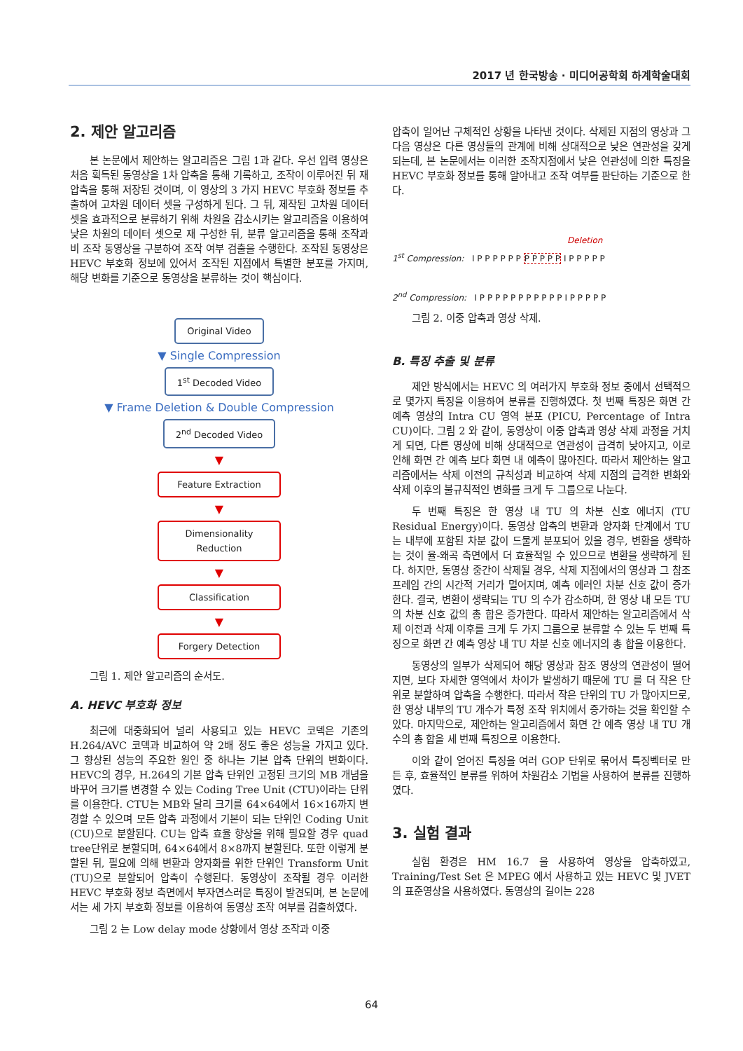2017 년 한국방송 · 미디어공학회 하계학술대회
2. 제안 알고리즘
본 논문에서 제안하는 알고리즘은 그림 1과 같다. 우선 입력 영상은 처음 획득된 동영상을 1차 압축을 통해 기록하고, 조작이 이루어진 뒤 재 압축을 통해 저장된 것이며, 이 영상의 3 가지 HEVC 부호화 정보를 추출하여 고차원 데이터 셋을 구성하게 된다. 그 뒤, 제작된 고차원 데이터 셋을 효과적으로 분류하기 위해 차원을 감소시키는 알고리즘을 이용하여 낮은 차원의 데이터 셋으로 재 구성한 뒤, 분류 알고리즘을 통해 조작과 비 조작 동영상을 구분하여 조작 여부 검출을 수행한다. 조작된 동영상은 HEVC 부호화 정보에 있어서 조작된 지점에서 특별한 분포를 가지며, 해당 변화를 기준으로 동영상을 분류하는 것이 핵심이다.
Original Video
▼ Single Compression
1<sup>st</sup> Decoded Video
▼ Frame Deletion & Double Compression
2<sup>nd</sup> Decoded Video
▼
Feature Extraction
▼
Dimensionality Reduction
▼
Classification
▼
Forgery Detection
그림 1. 제안 알고리즘의 순서도.
A. HEVC 부호화 정보
최근에 대중화되어 널리 사용되고 있는 HEVC 코덱은 기존의 H.264/AVC 코덱과 비교하여 약 2배 정도 좋은 성능을 가지고 있다. 그 향상된 성능의 주요한 원인 중 하나는 기본 압축 단위의 변화이다. HEVC의 경우, H.264의 기본 압축 단위인 고정된 크기의 MB 개념을 바꾸어 크기를 변경할 수 있는 Coding Tree Unit (CTU)이라는 단위를 이용한다. CTU는 MB와 달리 크기를 64×64에서 16×16까지 변경할 수 있으며 모든 압축 과정에서 기본이 되는 단위인 Coding Unit (CU)으로 분할된다. CU는 압축 효율 향상을 위해 필요할 경우 quad tree단위로 분할되며, 64×64에서 8×8까지 분할된다. 또한 이렇게 분할된 뒤, 필요에 의해 변환과 양자화를 위한 단위인 Transform Unit (TU)으로 분할되어 압축이 수행된다. 동영상이 조작될 경우 이러한 HEVC 부호화 정보 측면에서 부자연스러운 특징이 발견되며, 본 논문에서는 세 가지 부호화 정보를 이용하여 동영상 조작 여부를 검출하였다.
그림 2 는 Low delay mode 상황에서 영상 조작과 이중
압축이 일어난 구체적인 상황을 나타낸 것이다. 삭제된 지점의 영상과 그 다음 영상은 다른 영상들의 관계에 비해 상대적으로 낮은 연관성을 갖게 되는데, 본 논문에서는 이러한 조작지점에서 낮은 연관성에 의한 특징을 HEVC 부호화 정보를 통해 알아내고 조작 여부를 판단하는 기준으로 한다.
Deletion
1<sup>st</sup> Compression: I P P P P P P P P P P P I P P P P P
2<sup>nd</sup> Compression: I P P P P P P P P P P P I P P P P P
그림 2. 이중 압축과 영상 삭제.
B. 특징 추출 및 분류
제안 방식에서는 HEVC 의 여러가지 부호화 정보 중에서 선택적으로 몇가지 특징을 이용하여 분류를 진행하였다. 첫 번째 특징은 화면 간 예측 영상의 Intra CU 영역 분포 (PICU, Percentage of Intra CU)이다. 그림 2 와 같이, 동영상이 이중 압축과 영상 삭제 과정을 거치게 되면, 다른 영상에 비해 상대적으로 연관성이 급격히 낮아지고, 이로 인해 화면 간 예측 보다 화면 내 예측이 많아진다. 따라서 제안하는 알고리즘에서는 삭제 이전의 규칙성과 비교하여 삭제 지점의 급격한 변화와 삭제 이후의 불규칙적인 변화를 크게 두 그룹으로 나눈다.
두 번째 특징은 한 영상 내 TU 의 차분 신호 에너지 (TU Residual Energy)이다. 동영상 압축의 변환과 양자화 단계에서 TU 는 내부에 포함된 차분 값이 드물게 분포되어 있을 경우, 변환을 생략하는 것이 율-왜곡 측면에서 더 효율적일 수 있으므로 변환을 생략하게 된다. 하지만, 동영상 중간이 삭제될 경우, 삭제 지점에서의 영상과 그 참조 프레임 간의 시간적 거리가 멀어지며, 예측 에러인 차분 신호 값이 증가한다. 결국, 변환이 생략되는 TU 의 수가 감소하며, 한 영상 내 모든 TU 의 차분 신호 값의 총 합은 증가한다. 따라서 제안하는 알고리즘에서 삭제 이전과 삭제 이후를 크게 두 가지 그룹으로 분류할 수 있는 두 번째 특징으로 화면 간 예측 영상 내 TU 차분 신호 에너지의 총 합을 이용한다.
동영상의 일부가 삭제되어 해당 영상과 참조 영상의 연관성이 떨어지면, 보다 자세한 영역에서 차이가 발생하기 때문에 TU 를 더 작은 단위로 분할하여 압축을 수행한다. 따라서 작은 단위의 TU 가 많아지므로, 한 영상 내부의 TU 개수가 특정 조작 위치에서 증가하는 것을 확인할 수 있다. 마지막으로, 제안하는 알고리즘에서 화면 간 예측 영상 내 TU 개수의 총 합을 세 번째 특징으로 이용한다.
이와 같이 얻어진 특징을 여러 GOP 단위로 묶어서 특징벡터로 만든 후, 효율적인 분류를 위하여 차원감소 기법을 사용하여 분류를 진행하였다.
3. 실험 결과
실험 환경은 HM 16.7 을 사용하여 영상을 압축하였고, Training/Test Set 은 MPEG 에서 사용하고 있는 HEVC 및 JVET 의 표준영상을 사용하였다. 동영상의 길이는 228
64